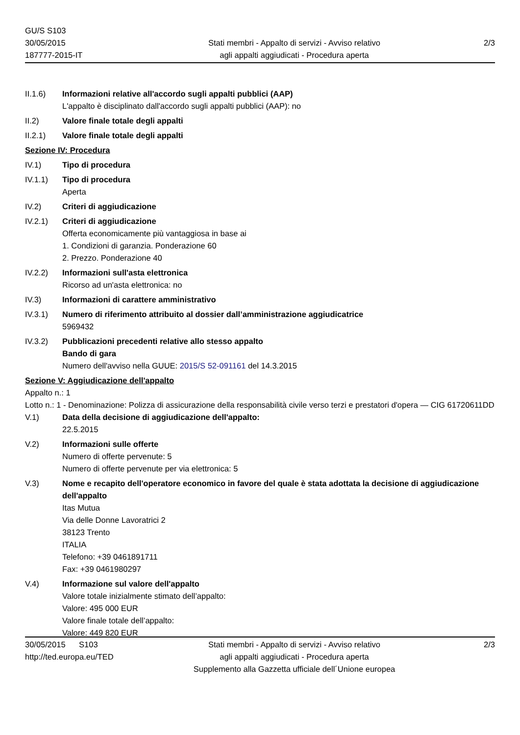GU/S S103
30/05/2015
187777-2015-IT
Stati membri - Appalto di servizi - Avviso relativo
agli appalti aggiudicati - Procedura aperta
2/3
II.1.6) Informazioni relative all'accordo sugli appalti pubblici (AAP)
L'appalto è disciplinato dall'accordo sugli appalti pubblici (AAP): no
II.2) Valore finale totale degli appalti
II.2.1) Valore finale totale degli appalti
Sezione IV: Procedura
IV.1) Tipo di procedura
IV.1.1) Tipo di procedura
Aperta
IV.2) Criteri di aggiudicazione
IV.2.1) Criteri di aggiudicazione
Offerta economicamente più vantaggiosa in base ai
1. Condizioni di garanzia. Ponderazione 60
2. Prezzo. Ponderazione 40
IV.2.2) Informazioni sull'asta elettronica
Ricorso ad un'asta elettronica: no
IV.3) Informazioni di carattere amministrativo
IV.3.1) Numero di riferimento attribuito al dossier dall’amministrazione aggiudicatrice
5969432
IV.3.2) Pubblicazioni precedenti relative allo stesso appalto
Bando di gara
Numero dell'avviso nella GUUE: 2015/S 52-091161 del 14.3.2015
Sezione V: Aggiudicazione dell'appalto
Appalto n.: 1
Lotto n.: 1 - Denominazione: Polizza di assicurazione della responsabilità civile verso terzi e prestatori d'opera — CIG 61720611DD
V.1) Data della decisione di aggiudicazione dell'appalto:
22.5.2015
V.2) Informazioni sulle offerte
Numero di offerte pervenute: 5
Numero di offerte pervenute per via elettronica: 5
V.3) Nome e recapito dell'operatore economico in favore del quale è stata adottata la decisione di aggiudicazione dell'appalto
Itas Mutua
Via delle Donne Lavoratrici 2
38123 Trento
ITALIA
Telefono: +39 0461891711
Fax: +39 0461980297
V.4) Informazione sul valore dell'appalto
Valore totale inizialmente stimato dell’appalto:
Valore: 495 000 EUR
Valore finale totale dell’appalto:
Valore: 449 820 EUR
30/05/2015 S103
http://ted.europa.eu/TED
Stati membri - Appalto di servizi - Avviso relativo
agli appalti aggiudicati - Procedura aperta
Supplemento alla Gazzetta ufficiale dell´Unione europea
2/3